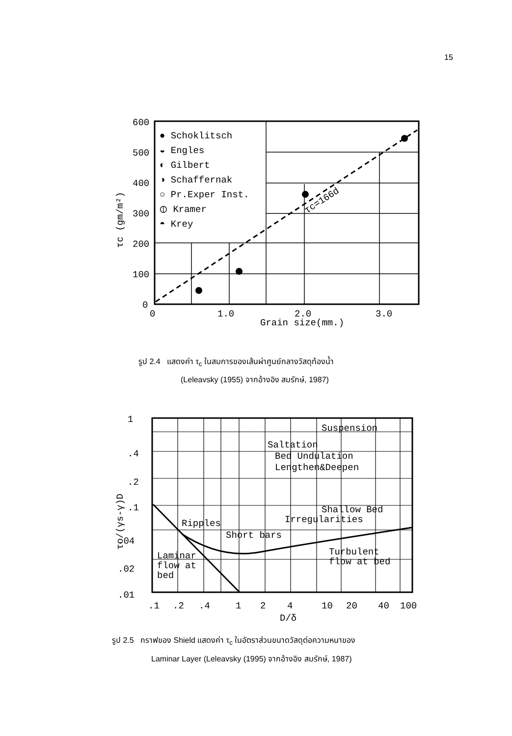15
600
500
400
300
200
100
0
0
1.0
2.0
3.0
Grain size(mm.)
τc (gm/m²)
τc=166d
● Schoklitsch
◒ Engles
◐ Gilbert
◑ Schaffernak
○ Pr.Exper Inst.
⦶ Kramer
◓ Krey
รูป 2.4 แสดงค่า τ<sub>c</sub> ในสมการของเส้นผ่าศูนย์กลางวัสดุท้องน้ำ
(Leleavsky (1955) จากอ้างอิง สมรักษ์, 1987)
1
.4
.2
.1
.04
.02
.01
.1
.2
.4
1
2
4
10
20
40
100
D/δ
τo/(γs-γ)D
Suspension
Saltation
Bed Undulation
Lengthen&Deepen
Shallow Bed
Irregularities
Ripples
Short bars
Turbulent
flow at bed
Laminar
flow at
bed
รูป 2.5 กราฟของ Shield แสดงค่า τ<sub>c</sub> ในอัตราส่วนขนาดวัสดุต่อความหนาของ
Laminar Layer (Leleavsky (1995) จากอ้างอิง สมรักษ์, 1987)